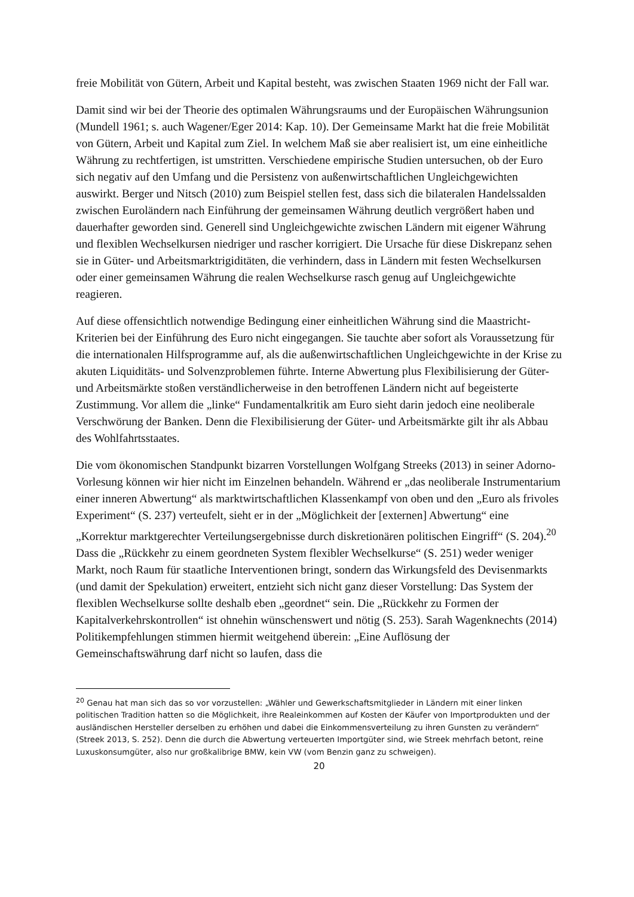freie Mobilität von Gütern, Arbeit und Kapital besteht, was zwischen Staaten 1969 nicht der Fall war.
Damit sind wir bei der Theorie des optimalen Währungsraums und der Europäischen Währungsunion (Mundell 1961; s. auch Wagener/Eger 2014: Kap. 10). Der Gemeinsame Markt hat die freie Mobilität von Gütern, Arbeit und Kapital zum Ziel. In welchem Maß sie aber realisiert ist, um eine einheitliche Währung zu rechtfertigen, ist umstritten. Verschiedene empirische Studien untersuchen, ob der Euro sich negativ auf den Umfang und die Persistenz von außenwirtschaftlichen Ungleichgewichten auswirkt. Berger und Nitsch (2010) zum Beispiel stellen fest, dass sich die bilateralen Handelssalden zwischen Euroländern nach Einführung der gemeinsamen Währung deutlich vergrößert haben und dauerhafter geworden sind. Generell sind Ungleichgewichte zwischen Ländern mit eigener Währung und flexiblen Wechselkursen niedriger und rascher korrigiert. Die Ursache für diese Diskrepanz sehen sie in Güter- und Arbeitsmarktrigiditäten, die verhindern, dass in Ländern mit festen Wechselkursen oder einer gemeinsamen Währung die realen Wechselkurse rasch genug auf Ungleichgewichte reagieren.
Auf diese offensichtlich notwendige Bedingung einer einheitlichen Währung sind die Maastricht-Kriterien bei der Einführung des Euro nicht eingegangen. Sie tauchte aber sofort als Voraussetzung für die internationalen Hilfsprogramme auf, als die außenwirtschaftlichen Ungleichgewichte in der Krise zu akuten Liquiditäts- und Solvenzproblemen führte. Interne Abwertung plus Flexibilisierung der Güter- und Arbeitsmärkte stoßen verständlicherweise in den betroffenen Ländern nicht auf begeisterte Zustimmung. Vor allem die „linke“ Fundamentalkritik am Euro sieht darin jedoch eine neoliberale Verschwörung der Banken. Denn die Flexibilisierung der Güter- und Arbeitsmärkte gilt ihr als Abbau des Wohlfahrtsstaates.
Die vom ökonomischen Standpunkt bizarren Vorstellungen Wolfgang Streeks (2013) in seiner Adorno-Vorlesung können wir hier nicht im Einzelnen behandeln. Während er „das neoliberale Instrumentarium einer inneren Abwertung“ als marktwirtschaftlichen Klassenkampf von oben und den „Euro als frivoles Experiment“ (S. 237) verteufelt, sieht er in der „Möglichkeit der [externen] Abwertung“ eine „Korrektur marktgerechter Verteilungsergebnisse durch diskretionären politischen Eingriff“ (S. 204).<sup>20</sup> Dass die „Rückkehr zu einem geordneten System flexibler Wechselkurse“ (S. 251) weder weniger Markt, noch Raum für staatliche Interventionen bringt, sondern das Wirkungsfeld des Devisenmarkts (und damit der Spekulation) erweitert, entzieht sich nicht ganz dieser Vorstellung: Das System der flexiblen Wechselkurse sollte deshalb eben „geordnet“ sein. Die „Rückkehr zu Formen der Kapitalverkehrskontrollen“ ist ohnehin wünschenswert und nötig (S. 253). Sarah Wagenknechts (2014) Politikempfehlungen stimmen hiermit weitgehend überein: „Eine Auflösung der Gemeinschaftswährung darf nicht so laufen, dass die
<sup>20</sup> Genau hat man sich das so vor vorzustellen: „Wähler und Gewerkschaftsmitglieder in Ländern mit einer linken politischen Tradition hatten so die Möglichkeit, ihre Realeinkommen auf Kosten der Käufer von Importprodukten und der ausländischen Hersteller derselben zu erhöhen und dabei die Einkommensverteilung zu ihren Gunsten zu verändern“ (Streek 2013, S. 252). Denn die durch die Abwertung verteuerten Importgüter sind, wie Streek mehrfach betont, reine Luxuskonsumgüter, also nur großkalibrige BMW, kein VW (vom Benzin ganz zu schweigen).
20